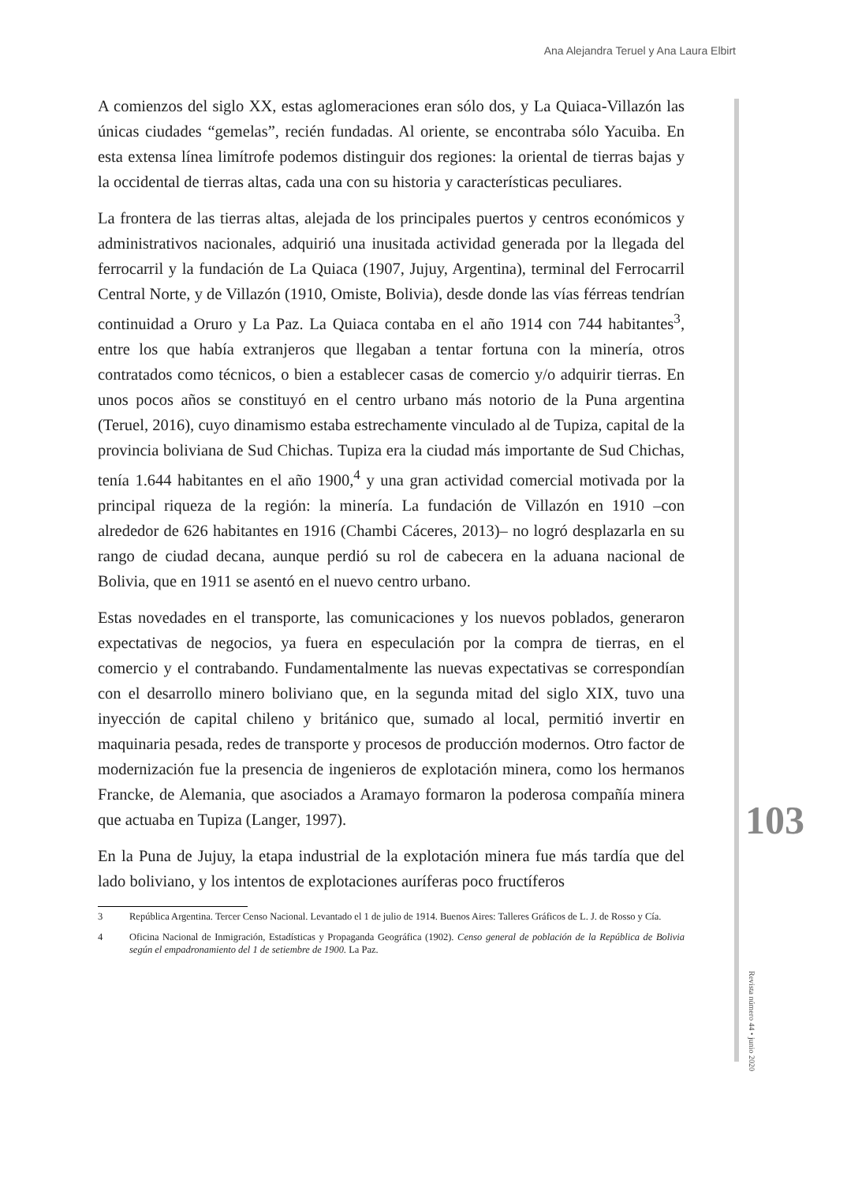Ana Alejandra Teruel y Ana Laura Elbirt
103
Revista número 44 • junio 2020
A comienzos del siglo XX, estas aglomeraciones eran sólo dos, y La Quiaca-Villazón las únicas ciudades “gemelas”, recién fundadas. Al oriente, se encontraba sólo Yacuiba. En esta extensa línea limítrofe podemos distinguir dos regiones: la oriental de tierras bajas y la occidental de tierras altas, cada una con su historia y características peculiares.
La frontera de las tierras altas, alejada de los principales puertos y centros económicos y administrativos nacionales, adquirió una inusitada actividad generada por la llegada del ferrocarril y la fundación de La Quiaca (1907, Jujuy, Argentina), terminal del Ferrocarril Central Norte, y de Villazón (1910, Omiste, Bolivia), desde donde las vías férreas tendrían continuidad a Oruro y La Paz. La Quiaca contaba en el año 1914 con 744 habitantes<sup>3</sup>, entre los que había extranjeros que llegaban a tentar fortuna con la minería, otros contratados como técnicos, o bien a establecer casas de comercio y/o adquirir tierras. En unos pocos años se constituyó en el centro urbano más notorio de la Puna argentina (Teruel, 2016), cuyo dinamismo estaba estrechamente vinculado al de Tupiza, capital de la provincia boliviana de Sud Chichas. Tupiza era la ciudad más importante de Sud Chichas, tenía 1.644 habitantes en el año 1900,<sup>4</sup> y una gran actividad comercial motivada por la principal riqueza de la región: la minería. La fundación de Villazón en 1910 –con alrededor de 626 habitantes en 1916 (Chambi Cáceres, 2013)– no logró desplazarla en su rango de ciudad decana, aunque perdió su rol de cabecera en la aduana nacional de Bolivia, que en 1911 se asentó en el nuevo centro urbano.
Estas novedades en el transporte, las comunicaciones y los nuevos poblados, generaron expectativas de negocios, ya fuera en especulación por la compra de tierras, en el comercio y el contrabando. Fundamentalmente las nuevas expectativas se correspondían con el desarrollo minero boliviano que, en la segunda mitad del siglo XIX, tuvo una inyección de capital chileno y británico que, sumado al local, permitió invertir en maquinaria pesada, redes de transporte y procesos de producción modernos. Otro factor de modernización fue la presencia de ingenieros de explotación minera, como los hermanos Francke, de Alemania, que asociados a Aramayo formaron la poderosa compañía minera que actuaba en Tupiza (Langer, 1997).
En la Puna de Jujuy, la etapa industrial de la explotación minera fue más tardía que del lado boliviano, y los intentos de explotaciones auríferas poco fructíferos
3 República Argentina. Tercer Censo Nacional. Levantado el 1 de julio de 1914. Buenos Aires: Talleres Gráficos de L. J. de Rosso y Cía.
4 Oficina Nacional de Inmigración, Estadísticas y Propaganda Geográfica (1902). Censo general de población de la República de Bolivia según el empadronamiento del 1 de setiembre de 1900. La Paz.